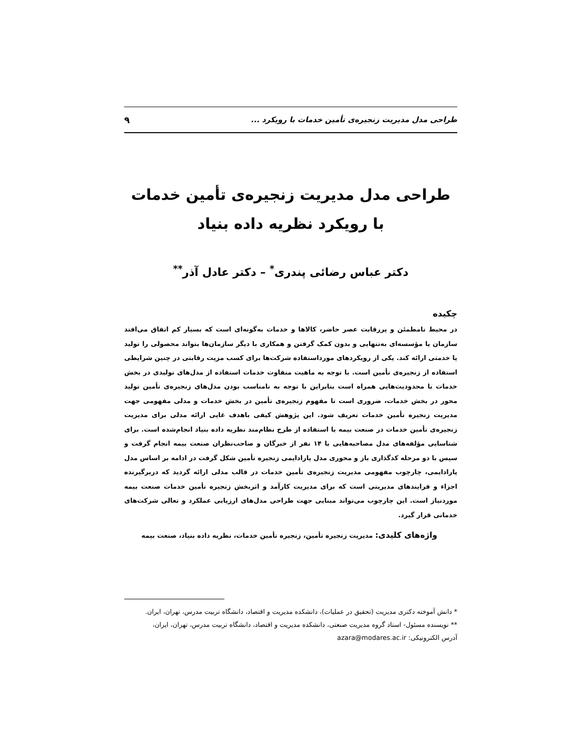طراحی مدل مدیریت زنجیره‌ی تأمین خدمات با رویکرد ... ۹
طراحی مدل مدیریت زنجیره‌ی تأمین خدمات با رویکرد نظریه داده بنیاد
دکتر عباس رضائی پندری<sup>*</sup> – دکتر عادل آذر<sup>**</sup>
چکیده
در محیط نامطمئن و پررقابت عصر حاضر، کالاها و خدمات به‌گونه‌ای است که بسیار کم اتفاق می‌افتد سازمان یا مؤسسه‌ای به‌تنهایی و بدون کمک گرفتن و همکاری با دیگر سازمان‌ها بتواند محصولی را تولید یا خدمتی ارائه کند. یکی از رویکردهای مورداستفاده شرکت‌ها برای کسب مزیت رقابتی در چنین شرایطی استفاده از زنجیره‌ی تأمین است. با توجه به ماهیت متفاوت خدمات استفاده از مدل‌های تولیدی در بخش خدمات با محدودیت‌هایی همراه است بنابراین با توجه به نامناسب بودن مدل‌های زنجیره‌ی تأمین تولید محور در بخش خدمات، ضروری است تا مفهوم زنجیره‌ی تأمین در بخش خدمات و مدلی مفهومی جهت مدیریت زنجیره تأمین خدمات تعریف شود. این پژوهش کیفی باهدف غایی ارائه مدلی برای مدیریت زنجیره‌ی تأمین خدمات در صنعت بیمه با استفاده از طرح نظام‌مند نظریه داده بنیاد انجام‌شده است. برای شناسایی مؤلفه‌های مدل مصاحبه‌هایی با ۱۴ نفر از خبرگان و صاحب‌نظران صنعت بیمه انجام گرفت و سپس با دو مرحله کدگذاری باز و محوری مدل پارادایمی زنجیره تأمین شکل گرفت در ادامه بر اساس مدل پارادایمی، چارچوب مفهومی مدیریت زنجیره‌ی تأمین خدمات در قالب مدلی ارائه گردید که دربرگیرنده اجزاء و فرایندهای مدیریتی است که برای مدیریت کارآمد و اثربخش زنجیره تأمین خدمات صنعت بیمه موردنیاز است. این چارچوب می‌تواند مبنایی جهت طراحی مدل‌های ارزیابی عملکرد و تعالی شرکت‌های خدماتی قرار گیرد.
واژه‌های کلیدی: مدیریت زنجیره تأمین، زنجیره تأمین خدمات، نظریه داده بنیاد، صنعت بیمه
* دانش آموخته دکتری مدیریت (تحقیق در عملیات)، دانشکده مدیریت و اقتصاد، دانشگاه تربیت مدرس، تهران، ایران.
** نویسنده مسئول- استاد گروه مدیریت صنعتی، دانشکده مدیریت و اقتصاد، دانشگاه تربیت مدرس، تهران، ایران،
آدرس الکترونیکی: azara@modares.ac.ir